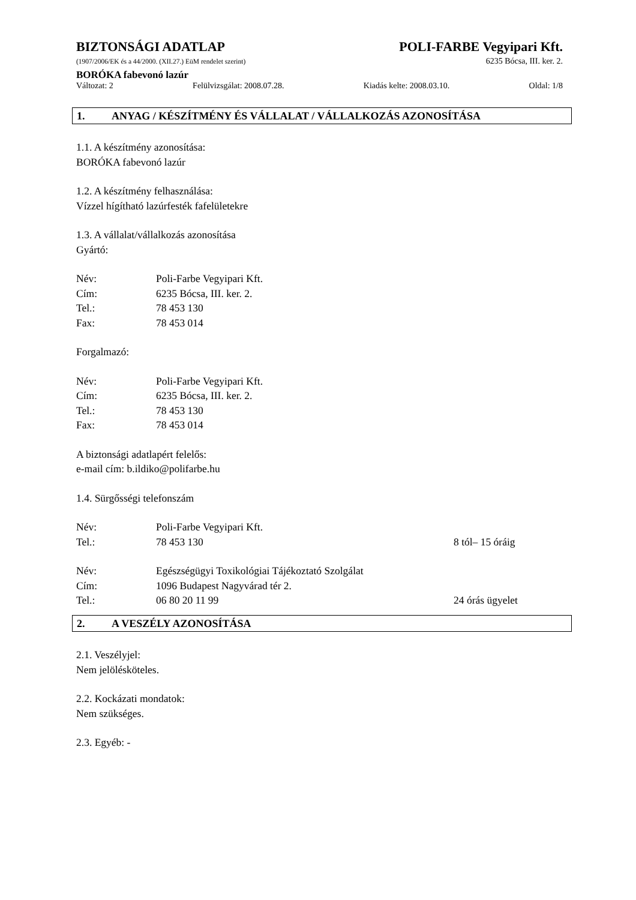BIZTONSÁGI ADATLAP POLI-FARBE Vegyipari Kft.
(1907/2006/EK és a 44/2000. (XII.27.) EüM rendelet szerint) 6235 Bócsa, III. ker. 2.
BORÓKA fabevonó lazúr
Változat: 2 Felülvizsgálat: 2008.07.28. Kiadás kelte: 2008.03.10. Oldal: 1/8
1. ANYAG / KÉSZÍTMÉNY ÉS VÁLLALAT / VÁLLALKOZÁS AZONOSÍTÁSA
1.1. A készítmény azonosítása:
BORÓKA fabevonó lazúr
1.2. A készítmény felhasználása:
Vízzel hígítható lazúrfesték fafelületekre
1.3. A vállalat/vállalkozás azonosítása
Gyártó:
Név: Poli-Farbe Vegyipari Kft.
Cím: 6235 Bócsa, III. ker. 2.
Tel.: 78 453 130
Fax: 78 453 014
Forgalmazó:
Név: Poli-Farbe Vegyipari Kft.
Cím: 6235 Bócsa, III. ker. 2.
Tel.: 78 453 130
Fax: 78 453 014
A biztonsági adatlapért felelős:
e-mail cím: b.ildiko@polifarbe.hu
1.4. Sürgősségi telefonszám
Név: Poli-Farbe Vegyipari Kft.
Tel.: 78 453 130 8 tól– 15 óráig
Név: Egészségügyi Toxikológiai Tájékoztató Szolgálat
Cím: 1096 Budapest Nagyvárad tér 2.
Tel.: 06 80 20 11 99 24 órás ügyelet
2. A VESZÉLY AZONOSÍTÁSA
2.1. Veszélyjel:
Nem jelölésköteles.
2.2. Kockázati mondatok:
Nem szükséges.
2.3. Egyéb: -